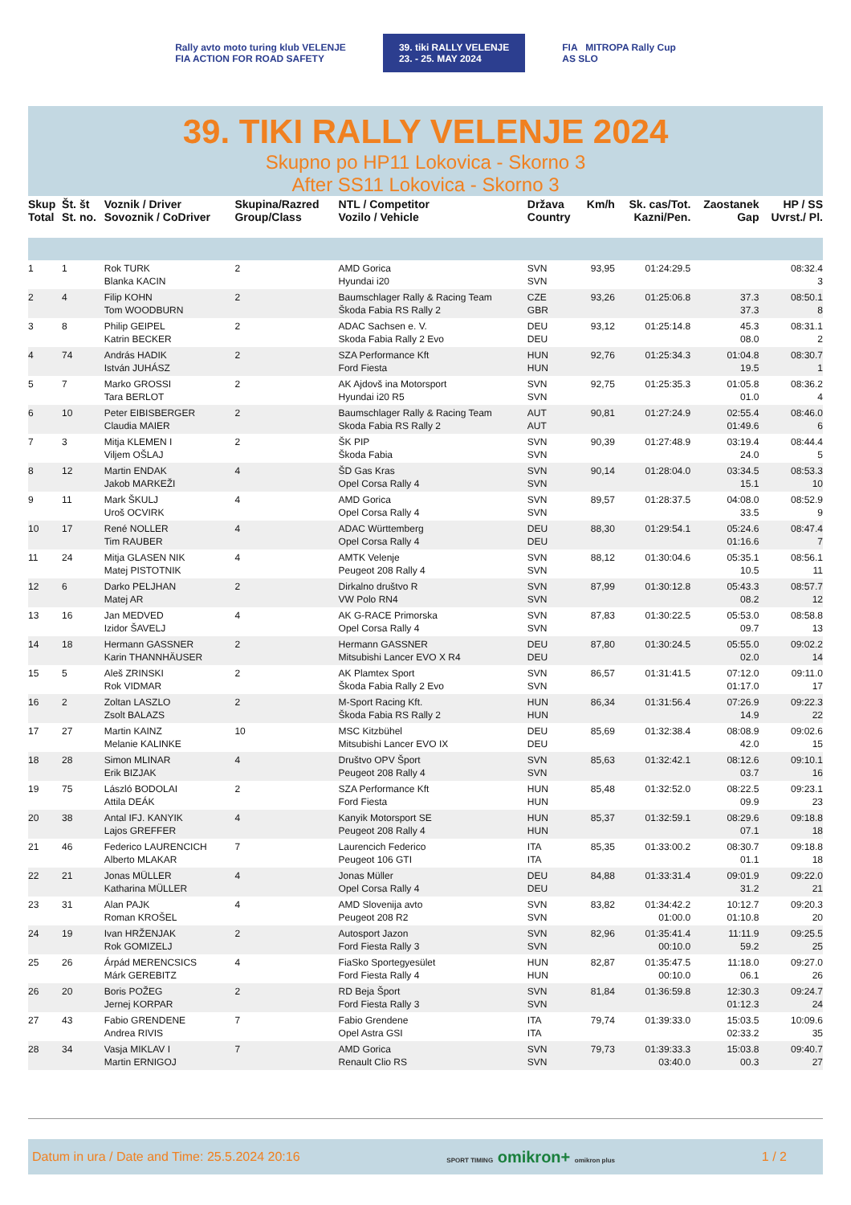Rally avto moto turing klub VELENJE
FIA ACTION FOR ROAD SAFETY
39. tiki RALLY VELENJE
23. - 25. MAY 2024
FIA MITROPA Rally Cup
AS SLO
39. TIKI RALLY VELENJE 2024
Skupno po HP11 Lokovica - Skorno 3
After SS11 Lokovica - Skorno 3
| Skup Total | Št. št St. no. | Voznik / Driver Sovoznik / CoDriver | Skupina/Razred Group/Class | NTL / Competitor Vozilo / Vehicle | Država Country | Km/h | Sk. cas/Tot. Kazni/Pen. | Zaostanek Gap | HP / SS Uvrst./ Pl. |
| --- | --- | --- | --- | --- | --- | --- | --- | --- | --- |
| 1 | 1 | Rok TURK Blanka KACIN | 2 | AMD Gorica Hyundai i20 | SVN SVN | 93,95 | 01:24:29.5 | | 08:32.4 3 |
| 2 | 4 | Filip KOHN Tom WOODBURN | 2 | Baumschlager Rally & Racing Team Škoda Fabia RS Rally 2 | CZE GBR | 93,26 | 01:25:06.8 | 37.3 37.3 | 08:50.1 8 |
| 3 | 8 | Philip GEIPEL Katrin BECKER | 2 | ADAC Sachsen e. V. Skoda Fabia Rally 2 Evo | DEU DEU | 93,12 | 01:25:14.8 | 45.3 08.0 | 08:31.1 2 |
| 4 | 74 | András HADIK István JUHÁSZ | 2 | SZA Performance Kft Ford Fiesta | HUN HUN | 92,76 | 01:25:34.3 | 01:04.8 19.5 | 08:30.7 1 |
| 5 | 7 | Marko GROSSI Tara BERLOT | 2 | AK Ajdovš ina Motorsport Hyundai i20 R5 | SVN SVN | 92,75 | 01:25:35.3 | 01:05.8 01.0 | 08:36.2 4 |
| 6 | 10 | Peter EIBISBERGER Claudia MAIER | 2 | Baumschlager Rally & Racing Team Skoda Fabia RS Rally 2 | AUT AUT | 90,81 | 01:27:24.9 | 02:55.4 01:49.6 | 08:46.0 6 |
| 7 | 3 | Mitja KLEMEN I Viljem OŠLAJ | 2 | ŠK PIP Škoda Fabia | SVN SVN | 90,39 | 01:27:48.9 | 03:19.4 24.0 | 08:44.4 5 |
| 8 | 12 | Martin ENDAK Jakob MARKEŽI | 4 | ŠD Gas Kras Opel Corsa Rally 4 | SVN SVN | 90,14 | 01:28:04.0 | 03:34.5 15.1 | 08:53.3 10 |
| 9 | 11 | Mark ŠKULJ Uroš OCVIRK | 4 | AMD Gorica Opel Corsa Rally 4 | SVN SVN | 89,57 | 01:28:37.5 | 04:08.0 33.5 | 08:52.9 9 |
| 10 | 17 | René NOLLER Tim RAUBER | 4 | ADAC Württemberg Opel Corsa Rally 4 | DEU DEU | 88,30 | 01:29:54.1 | 05:24.6 01:16.6 | 08:47.4 7 |
| 11 | 24 | Mitja GLASEN NIK Matej PISTOTNIK | 4 | AMTK Velenje Peugeot 208 Rally 4 | SVN SVN | 88,12 | 01:30:04.6 | 05:35.1 10.5 | 08:56.1 11 |
| 12 | 6 | Darko PELJHAN Matej AR | 2 | Dirkalno društvo R VW Polo RN4 | SVN SVN | 87,99 | 01:30:12.8 | 05:43.3 08.2 | 08:57.7 12 |
| 13 | 16 | Jan MEDVED Izidor ŠAVELJ | 4 | AK G-RACE Primorska Opel Corsa Rally 4 | SVN SVN | 87,83 | 01:30:22.5 | 05:53.0 09.7 | 08:58.8 13 |
| 14 | 18 | Hermann GASSNER Karin THANNHÄUSER | 2 | Hermann GASSNER Mitsubishi Lancer EVO X R4 | DEU DEU | 87,80 | 01:30:24.5 | 05:55.0 02.0 | 09:02.2 14 |
| 15 | 5 | Aleš ZRINSKI Rok VIDMAR | 2 | AK Plamtex Sport Škoda Fabia Rally 2 Evo | SVN SVN | 86,57 | 01:31:41.5 | 07:12.0 01:17.0 | 09:11.0 17 |
| 16 | 2 | Zoltan LASZLO Zsolt BALAZS | 2 | M-Sport Racing Kft. Škoda Fabia RS Rally 2 | HUN HUN | 86,34 | 01:31:56.4 | 07:26.9 14.9 | 09:22.3 22 |
| 17 | 27 | Martin KAINZ Melanie KALINKE | 10 | MSC Kitzbühel Mitsubishi Lancer EVO IX | DEU DEU | 85,69 | 01:32:38.4 | 08:08.9 42.0 | 09:02.6 15 |
| 18 | 28 | Simon MLINAR Erik BIZJAK | 4 | Društvo OPV Šport Peugeot 208 Rally 4 | SVN SVN | 85,63 | 01:32:42.1 | 08:12.6 03.7 | 09:10.1 16 |
| 19 | 75 | László BODOLAI Attila DEÁK | 2 | SZA Performance Kft Ford Fiesta | HUN HUN | 85,48 | 01:32:52.0 | 08:22.5 09.9 | 09:23.1 23 |
| 20 | 38 | Antal IFJ. KANYIK Lajos GREFFER | 4 | Kanyik Motorsport SE Peugeot 208 Rally 4 | HUN HUN | 85,37 | 01:32:59.1 | 08:29.6 07.1 | 09:18.8 18 |
| 21 | 46 | Federico LAURENCICH Alberto MLAKAR | 7 | Laurencich Federico Peugeot 106 GTI | ITA ITA | 85,35 | 01:33:00.2 | 08:30.7 01.1 | 09:18.8 18 |
| 22 | 21 | Jonas MÜLLER Katharina MÜLLER | 4 | Jonas Müller Opel Corsa Rally 4 | DEU DEU | 84,88 | 01:33:31.4 | 09:01.9 31.2 | 09:22.0 21 |
| 23 | 31 | Alan PAJK Roman KROŠEL | 4 | AMD Slovenija avto Peugeot 208 R2 | SVN SVN | 83,82 | 01:34:42.2 01:00.0 | 10:12.7 01:10.8 | 09:20.3 20 |
| 24 | 19 | Ivan HRŽENJAK Rok GOMIZELJ | 2 | Autosport Jazon Ford Fiesta Rally 3 | SVN SVN | 82,96 | 01:35:41.4 00:10.0 | 11:11.9 59.2 | 09:25.5 25 |
| 25 | 26 | Árpád MERENCSICS Márk GEREBITZ | 4 | FiaSko Sportegyesület Ford Fiesta Rally 4 | HUN HUN | 82,87 | 01:35:47.5 00:10.0 | 11:18.0 06.1 | 09:27.0 26 |
| 26 | 20 | Boris POŽEG Jernej KORPAR | 2 | RD Beja Šport Ford Fiesta Rally 3 | SVN SVN | 81,84 | 01:36:59.8 | 12:30.3 01:12.3 | 09:24.7 24 |
| 27 | 43 | Fabio GRENDENE Andrea RIVIS | 7 | Fabio Grendene Opel Astra GSI | ITA ITA | 79,74 | 01:39:33.0 | 15:03.5 02:33.2 | 10:09.6 35 |
| 28 | 34 | Vasja MIKLAV I Martin ERNIGOJ | 7 | AMD Gorica Renault Clio RS | SVN SVN | 79,73 | 01:39:33.3 03:40.0 | 15:03.8 00.3 | 09:40.7 27 |
Datum in ura / Date and Time: 25.5.2024 20:16 SPORT TIMING omikron+ omikron plus 1 / 2